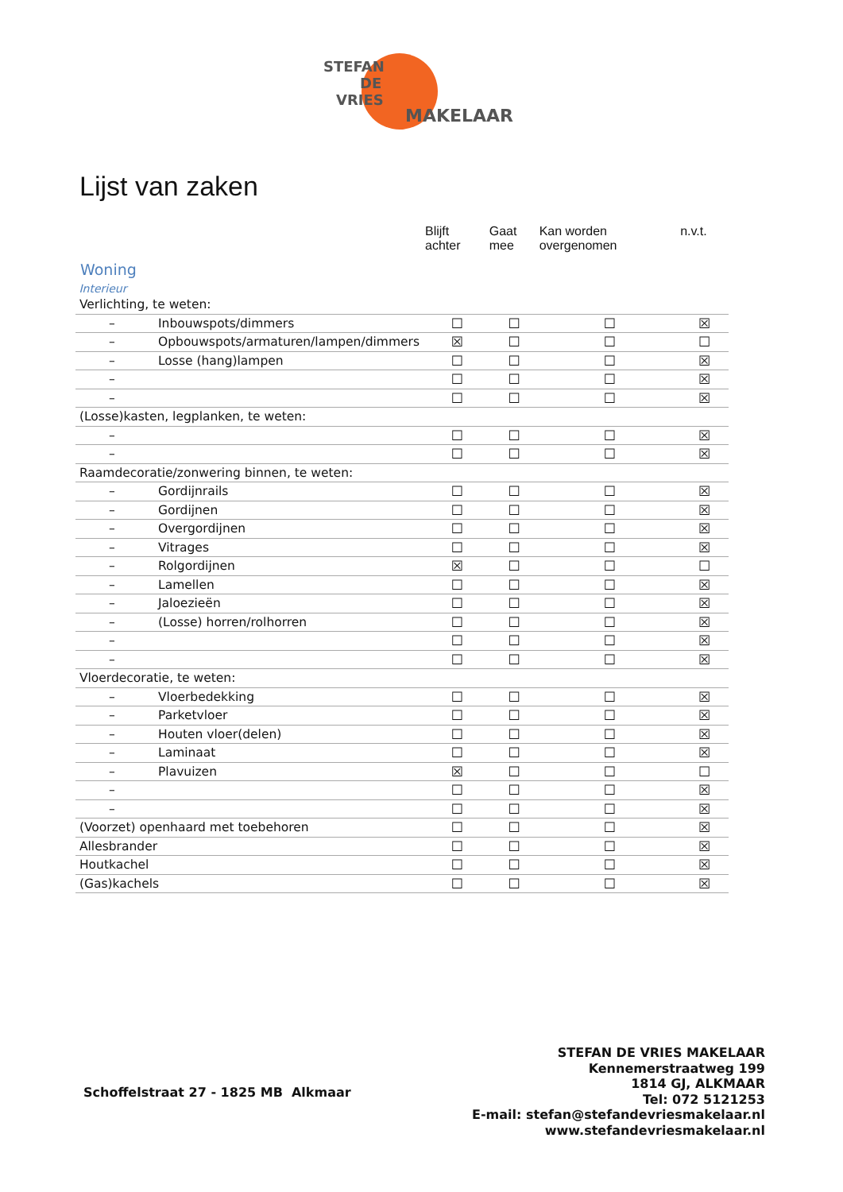STEFAN
DE
VRIES
MAKELAAR
Lijst van zaken
| | Blijft achter | Gaat mee | Kan worden overgenomen | n.v.t. |
| --- | --- | --- | --- | --- |
| Woning Interieur | | | | |
| Verlichting, te weten: | | | | |
| – Inbouwspots/dimmers | ☐ | ☐ | ☐ | ☒ |
| – Opbouwspots/armaturen/lampen/dimmers | ☒ | ☐ | ☐ | ☐ |
| – Losse (hang)lampen | ☐ | ☐ | ☐ | ☒ |
| – | ☐ | ☐ | ☐ | ☒ |
| – | ☐ | ☐ | ☐ | ☒ |
| (Losse)kasten, legplanken, te weten: | | | | |
| – | ☐ | ☐ | ☐ | ☒ |
| – | ☐ | ☐ | ☐ | ☒ |
| Raamdecoratie/zonwering binnen, te weten: | | | | |
| – Gordijnrails | ☐ | ☐ | ☐ | ☒ |
| – Gordijnen | ☐ | ☐ | ☐ | ☒ |
| – Overgordijnen | ☐ | ☐ | ☐ | ☒ |
| – Vitrages | ☐ | ☐ | ☐ | ☒ |
| – Rolgordijnen | ☒ | ☐ | ☐ | ☐ |
| – Lamellen | ☐ | ☐ | ☐ | ☒ |
| – Jaloezieën | ☐ | ☐ | ☐ | ☒ |
| – (Losse) horren/rolhorren | ☐ | ☐ | ☐ | ☒ |
| – | ☐ | ☐ | ☐ | ☒ |
| – | ☐ | ☐ | ☐ | ☒ |
| Vloerdecoratie, te weten: | | | | |
| – Vloerbedekking | ☐ | ☐ | ☐ | ☒ |
| – Parketvloer | ☐ | ☐ | ☐ | ☒ |
| – Houten vloer(delen) | ☐ | ☐ | ☐ | ☒ |
| – Laminaat | ☐ | ☐ | ☐ | ☒ |
| – Plavuizen | ☒ | ☐ | ☐ | ☐ |
| – | ☐ | ☐ | ☐ | ☒ |
| – | ☐ | ☐ | ☐ | ☒ |
| (Voorzet) openhaard met toebehoren | ☐ | ☐ | ☐ | ☒ |
| Allesbrander | ☐ | ☐ | ☐ | ☒ |
| Houtkachel | ☐ | ☐ | ☐ | ☒ |
| (Gas)kachels | ☐ | ☐ | ☐ | ☒ |
Schoffelstraat 27 - 1825 MB Alkmaar
STEFAN DE VRIES MAKELAAR
Kennemerstraatweg 199
1814 GJ, ALKMAAR
Tel: 072 5121253
E-mail: stefan@stefandevriesmakelaar.nl
www.stefandevriesmakelaar.nl